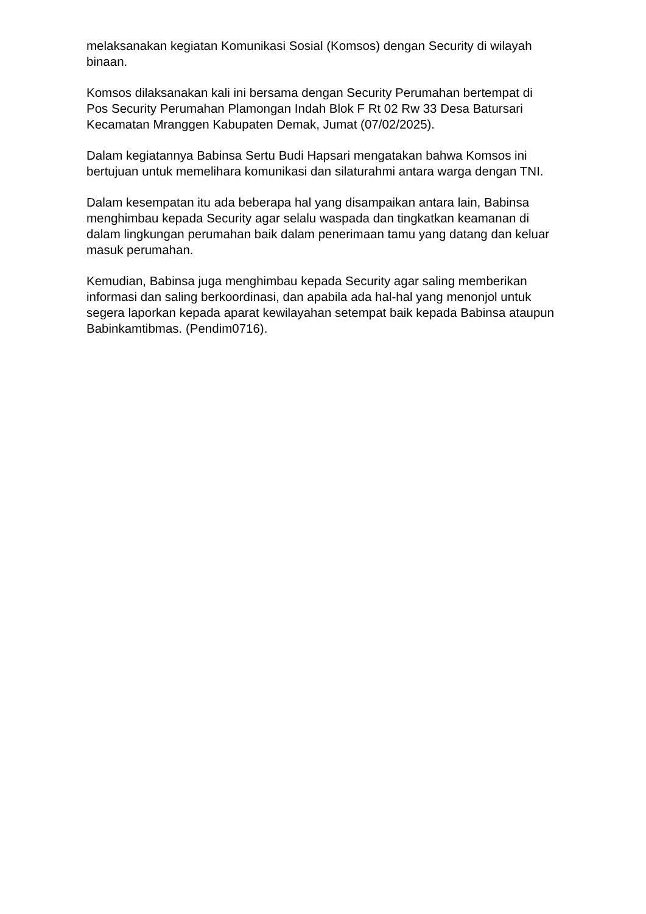melaksanakan kegiatan Komunikasi Sosial (Komsos) dengan Security di wilayah binaan.
Komsos dilaksanakan kali ini bersama dengan Security Perumahan bertempat di Pos Security Perumahan Plamongan Indah Blok F Rt 02 Rw 33 Desa Batursari Kecamatan Mranggen Kabupaten Demak, Jumat (07/02/2025).
Dalam kegiatannya Babinsa Sertu Budi Hapsari mengatakan bahwa Komsos ini bertujuan untuk memelihara komunikasi dan silaturahmi antara warga dengan TNI.
Dalam kesempatan itu ada beberapa hal yang disampaikan antara lain, Babinsa menghimbau kepada Security agar selalu waspada dan tingkatkan keamanan di dalam lingkungan perumahan baik dalam penerimaan tamu yang datang dan keluar masuk perumahan.
Kemudian, Babinsa juga menghimbau kepada Security agar saling memberikan informasi dan saling berkoordinasi, dan apabila ada hal-hal yang menonjol untuk segera laporkan kepada aparat kewilayahan setempat baik kepada Babinsa ataupun Babinkamtibmas. (Pendim0716).